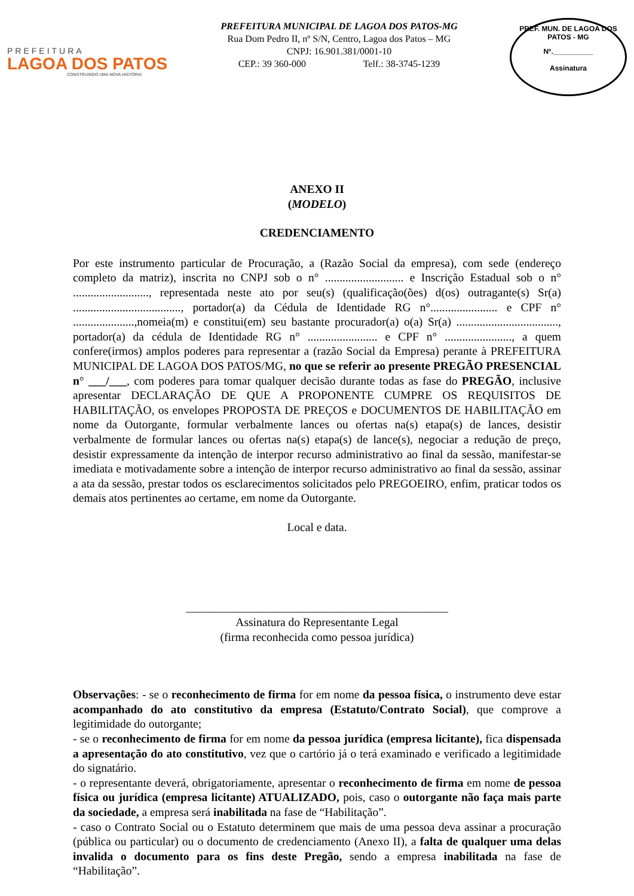PREFEITURA
LAGOA DOS PATOS
CONSTRUINDO UMA NOVA HISTÓRIA
PREFEITURA MUNICIPAL DE LAGOA DOS PATOS-MG
Rua Dom Pedro II, nº S/N, Centro, Lagoa dos Patos – MG
CNPJ: 16.901.381/0001-10
CEP.: 39 360-000 Telf.: 38-3745-1239
PREF. MUN. DE LAGOA DOS PATOS - MG
Nº.__________
Assinatura
ANEXO II
(MODELO)
CREDENCIAMENTO
Por este instrumento particular de Procuração, a (Razão Social da empresa), com sede (endereço completo da matriz), inscrita no CNPJ sob o n° ........................... e Inscrição Estadual sob o n° .........................., representada neste ato por seu(s) (qualificação(ões) d(os) outragante(s) Sr(a) ....................................., portador(a) da Cédula de Identidade RG n°....................... e CPF n° .....................,nomeia(m) e constitui(em) seu bastante procurador(a) o(a) Sr(a) ..................................., portador(a) da cédula de Identidade RG n° ........................ e CPF n° ......................., a quem confere(irmos) amplos poderes para representar a (razão Social da Empresa) perante à PREFEITURA MUNICIPAL DE LAGOA DOS PATOS/MG, no que se referir ao presente PREGÃO PRESENCIAL n° ___/___, com poderes para tomar qualquer decisão durante todas as fase do PREGÃO, inclusive apresentar DECLARAÇÃO DE QUE A PROPONENTE CUMPRE OS REQUISITOS DE HABILITAÇÃO, os envelopes PROPOSTA DE PREÇOS e DOCUMENTOS DE HABILITAÇÃO em nome da Outorgante, formular verbalmente lances ou ofertas na(s) etapa(s) de lances, desistir verbalmente de formular lances ou ofertas na(s) etapa(s) de lance(s), negociar a redução de preço, desistir expressamente da intenção de interpor recurso administrativo ao final da sessão, manifestar-se imediata e motivadamente sobre a intenção de interpor recurso administrativo ao final da sessão, assinar a ata da sessão, prestar todos os esclarecimentos solicitados pelo PREGOEIRO, enfim, praticar todos os demais atos pertinentes ao certame, em nome da Outorgante.
Local e data.
_____________________________________________
Assinatura do Representante Legal
(firma reconhecida como pessoa jurídica)
Observações: - se o reconhecimento de firma for em nome da pessoa física, o instrumento deve estar acompanhado do ato constitutivo da empresa (Estatuto/Contrato Social), que comprove a legitimidade do outorgante;
- se o reconhecimento de firma for em nome da pessoa jurídica (empresa licitante), fica dispensada a apresentação do ato constitutivo, vez que o cartório já o terá examinado e verificado a legitimidade do signatário.
- o representante deverá, obrigatoriamente, apresentar o reconhecimento de firma em nome de pessoa física ou jurídica (empresa licitante) ATUALIZADO, pois, caso o outorgante não faça mais parte da sociedade, a empresa será inabilitada na fase de “Habilitação”.
- caso o Contrato Social ou o Estatuto determinem que mais de uma pessoa deva assinar a procuração (pública ou particular) ou o documento de credenciamento (Anexo II), a falta de qualquer uma delas invalida o documento para os fins deste Pregão, sendo a empresa inabilitada na fase de “Habilitação”.